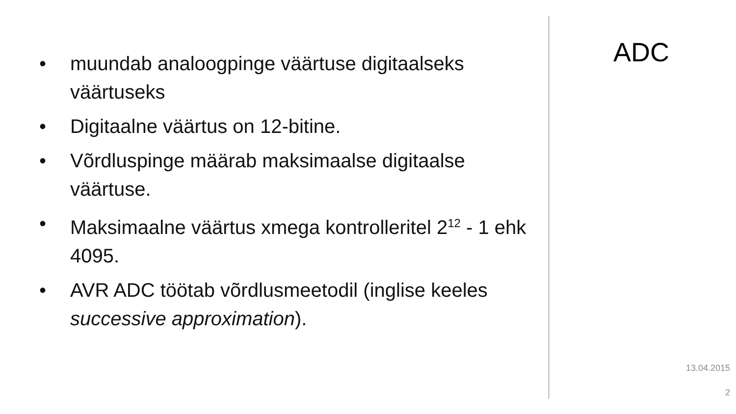• muundab analoogpinge väärtuse digitaalseks väärtuseks
• Digitaalne väärtus on 12-bitine.
• Võrdluspinge määrab maksimaalse digitaalse väärtuse.
• Maksimaalne väärtus xmega kontrolleritel 2<sup>12</sup> - 1 ehk 4095.
• AVR ADC töötab võrdlusmeetodil (inglise keeles successive approximation).
ADC
13.04.2015
2